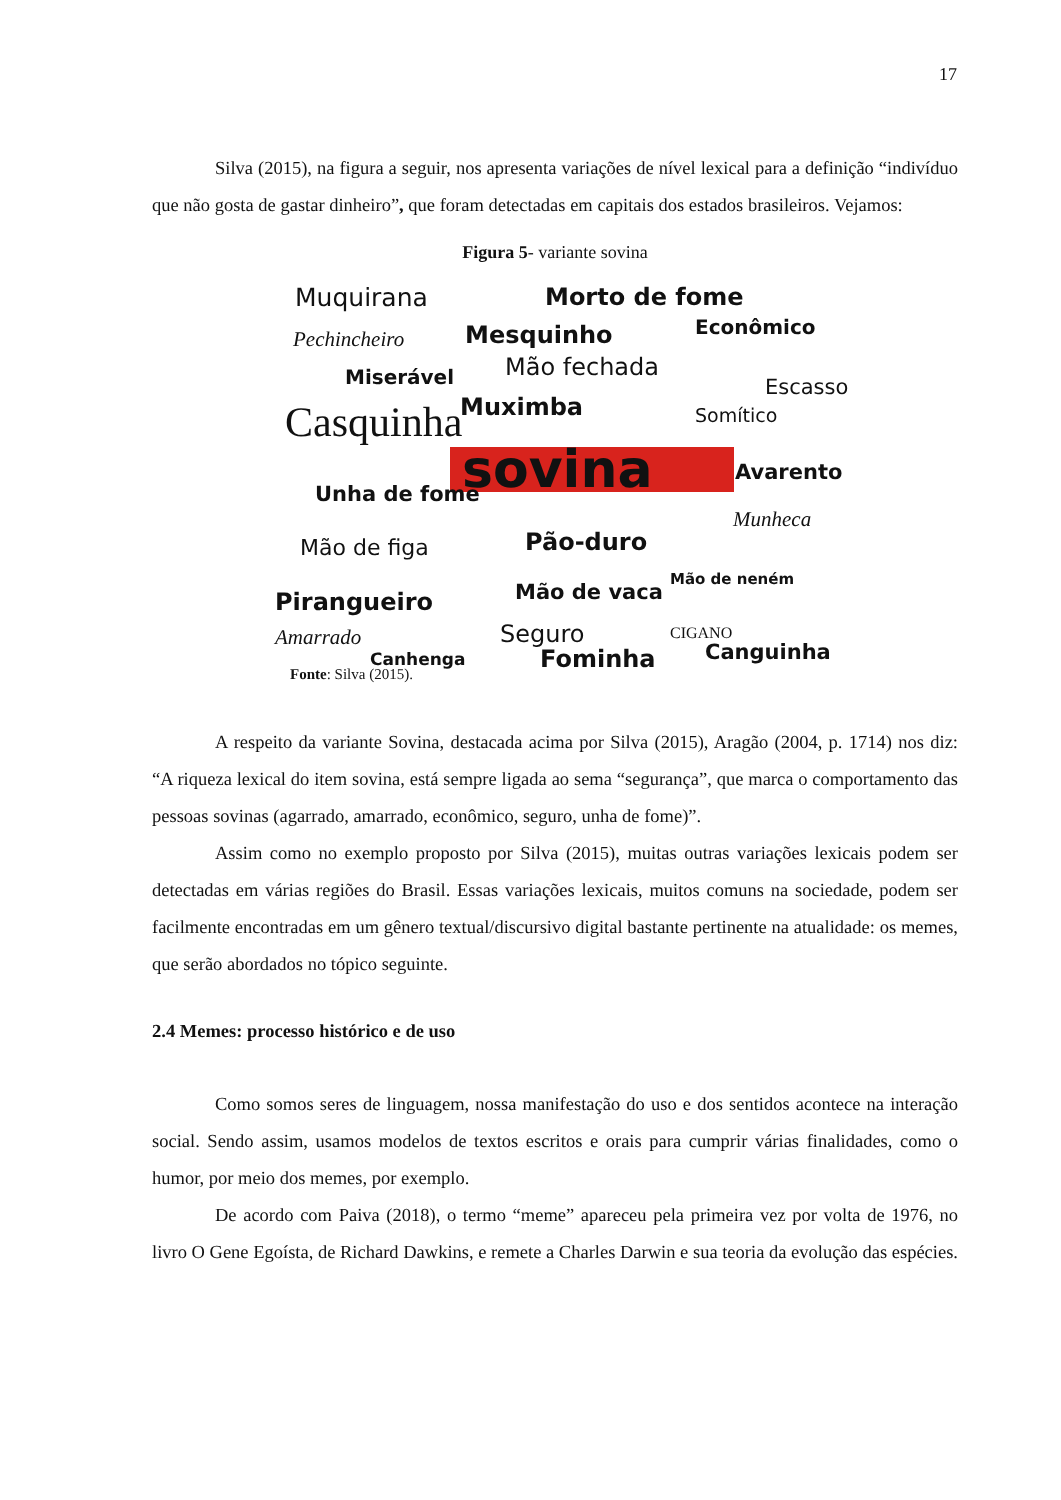17
Silva (2015), na figura a seguir, nos apresenta variações de nível lexical para a definição “indivíduo que não gosta de gastar dinheiro”, que foram detectadas em capitais dos estados brasileiros. Vejamos:
Figura 5- variante sovina
Muquirana Morto de fome
Pechincheiro Mesquinho Econômico
Mão fechada Miserável Escasso
Muximba Somítico Casquinha
sovina Avarento
Unha de fome
Munheca
Mão de figa Pão-duro
Mão de neném
Mão de vaca Pirangueiro
CIGANO Seguro Amarrado
Canguinha Canhenga Fominha
Fonte: Silva (2015).
A respeito da variante Sovina, destacada acima por Silva (2015), Aragão (2004, p. 1714) nos diz: “A riqueza lexical do item sovina, está sempre ligada ao sema “segurança”, que marca o comportamento das pessoas sovinas (agarrado, amarrado, econômico, seguro, unha de fome)”.
Assim como no exemplo proposto por Silva (2015), muitas outras variações lexicais podem ser detectadas em várias regiões do Brasil. Essas variações lexicais, muitos comuns na sociedade, podem ser facilmente encontradas em um gênero textual/discursivo digital bastante pertinente na atualidade: os memes, que serão abordados no tópico seguinte.
2.4 Memes: processo histórico e de uso
Como somos seres de linguagem, nossa manifestação do uso e dos sentidos acontece na interação social. Sendo assim, usamos modelos de textos escritos e orais para cumprir várias finalidades, como o humor, por meio dos memes, por exemplo.
De acordo com Paiva (2018), o termo “meme” apareceu pela primeira vez por volta de 1976, no livro O Gene Egoísta, de Richard Dawkins, e remete a Charles Darwin e sua teoria da evolução das espécies.